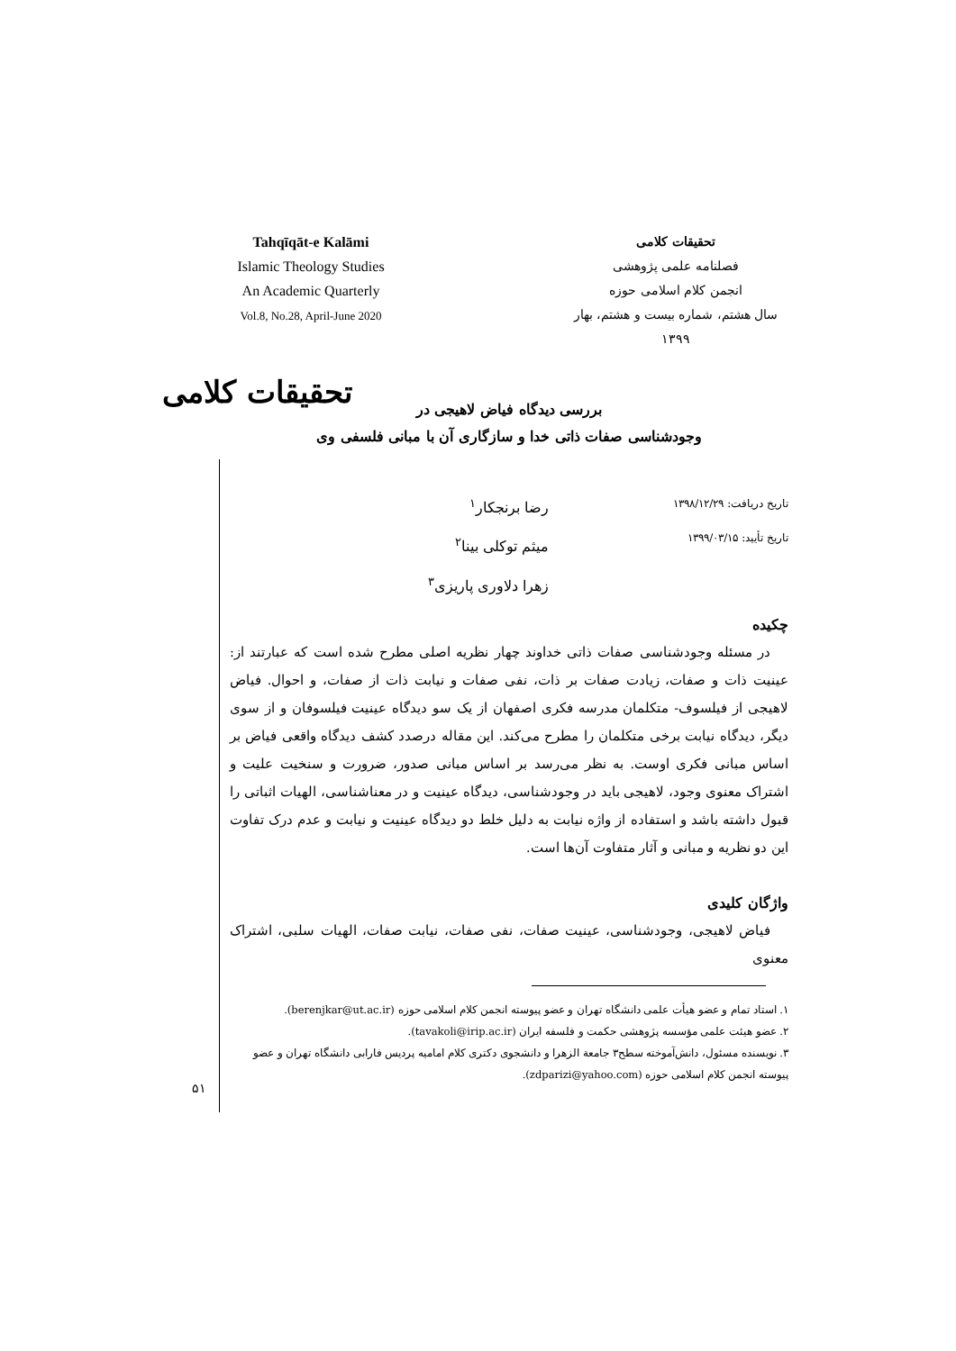Tahqīqāt-e Kalāmi
Islamic Theology Studies
An Academic Quarterly
Vol.8, No.28, April-June 2020
تحقیقات کلامی
فصلنامه علمی پژوهشی
انجمن کلام اسلامی حوزه
سال هشتم، شماره بیست و هشتم، بهار ۱۳۹۹
تحقیقات کلامی
بررسی دیدگاه فیاض لاهیجی در
وجودشناسی صفات ذاتی خدا و سازگاری آن با مبانی فلسفی وی
تاریخ دریافت: ۱۳۹۸/۱۲/۲۹
تاریخ تأیید: ۱۳۹۹/۰۳/۱۵
رضا برنجکار<sup>۱</sup>
میثم توکلی بینا<sup>۲</sup>
زهرا دلاوری پاریزی<sup>۳</sup>
چکیده
در مسئله وجودشناسی صفات ذاتی خداوند چهار نظریه اصلی مطرح شده است که عبارتند از: عینیت ذات و صفات، زیادت صفات بر ذات، نفی صفات و نیابت ذات از صفات، و احوال. فیاض لاهیجی از فیلسوف- متکلمان مدرسه فکری اصفهان از یک سو دیدگاه عینیت فیلسوفان و از سوی دیگر، دیدگاه نیابت برخی متکلمان را مطرح می‌کند. این مقاله درصدد کشف دیدگاه واقعی فیاض بر اساس مبانی فکری اوست. به نظر می‌رسد بر اساس مبانی صدور، ضرورت و سنخیت علیت و اشتراک معنوی وجود، لاهیجی باید در وجودشناسی، دیدگاه عینیت و در معناشناسی، الهیات اثباتی را قبول داشته باشد و استفاده از واژه نیابت به دلیل خلط دو دیدگاه عینیت و نیابت و عدم درک تفاوت این دو نظریه و مبانی و آثار متفاوت آن‌ها است.
واژگان کلیدی
فیاض لاهیجی، وجودشناسی، عینیت صفات، نفی صفات، نیابت صفات، الهیات سلبی، اشتراک معنوی
۱. استاد تمام و عضو هیأت علمی دانشگاه تهران و عضو پیوسته انجمن کلام اسلامی حوزه (berenjkar@ut.ac.ir).
۲. عضو هیئت علمی مؤسسه پژوهشی حکمت و فلسفه ایران (tavakoli@irip.ac.ir).
۳. نویسنده مسئول، دانش‌آموخته سطح۳ جامعة الزهرا و دانشجوی دکتری کلام امامیه پردیس فارابی دانشگاه تهران و عضو پیوسته انجمن کلام اسلامی حوزه (zdparizi@yahoo.com).
۵۱